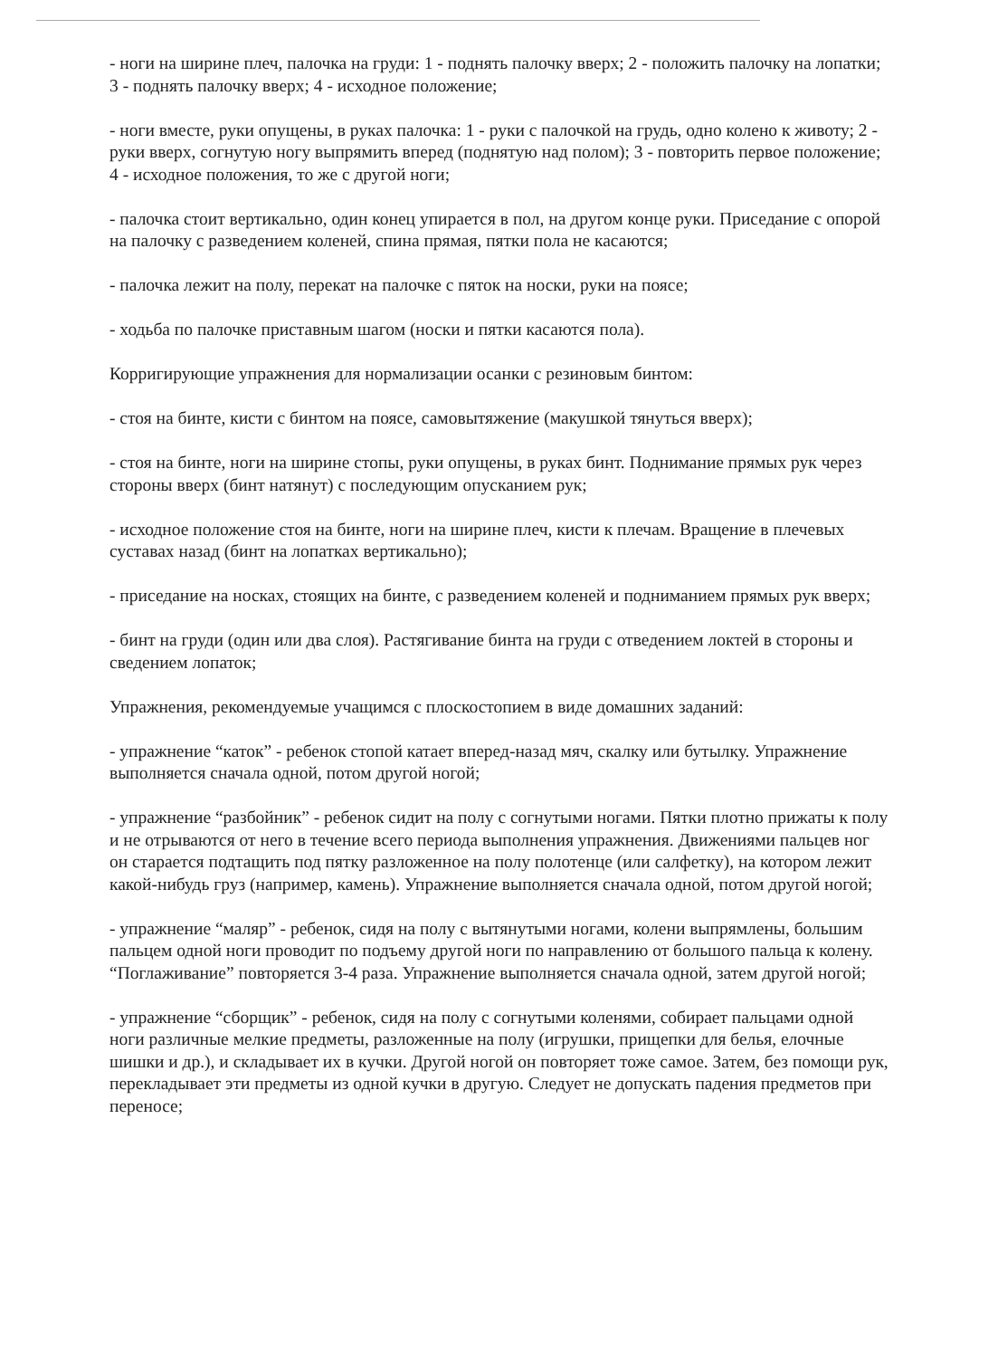- ноги на ширине плеч, палочка на груди: 1 - поднять палочку вверх; 2 - положить палочку на лопатки; 3 - поднять палочку вверх; 4 - исходное положение;
- ноги вместе, руки опущены, в руках палочка: 1 - руки с палочкой на грудь, одно колено к животу; 2 - руки вверх, согнутую ногу выпрямить вперед (поднятую над полом); 3 - повторить первое положение; 4 - исходное положения, то же с другой ноги;
- палочка стоит вертикально, один конец упирается в пол, на другом конце руки. Приседание с опорой на палочку с разведением коленей, спина прямая, пятки пола не касаются;
- палочка лежит на полу, перекат на палочке с пяток на носки, руки на поясе;
- ходьба по палочке приставным шагом (носки и пятки касаются пола).
Корригирующие упражнения для нормализации осанки с резиновым бинтом:
- стоя на бинте, кисти с бинтом на поясе, самовытяжение (макушкой тянуться вверх);
- стоя на бинте, ноги на ширине стопы, руки опущены, в руках бинт. Поднимание прямых рук через стороны вверх (бинт натянут) с последующим опусканием рук;
- исходное положение стоя на бинте, ноги на ширине плеч, кисти к плечам. Вращение в плечевых суставах назад (бинт на лопатках вертикально);
- приседание на носках, стоящих на бинте, с разведением коленей и подниманием прямых рук вверх;
- бинт на груди (один или два слоя). Растягивание бинта на груди с отведением локтей в стороны и сведением лопаток;
Упражнения, рекомендуемые учащимся с плоскостопием в виде домашних заданий:
- упражнение “каток” - ребенок стопой катает вперед-назад мяч, скалку или бутылку. Упражнение выполняется сначала одной, потом другой ногой;
- упражнение “разбойник” - ребенок сидит на полу с согнутыми ногами. Пятки плотно прижаты к полу и не отрываются от него в течение всего периода выполнения упражнения. Движениями пальцев ног он старается подтащить под пятку разложенное на полу полотенце (или салфетку), на котором лежит какой-нибудь груз (например, камень). Упражнение выполняется сначала одной, потом другой ногой;
- упражнение “маляр” - ребенок, сидя на полу с вытянутыми ногами, колени выпрямлены, большим пальцем одной ноги проводит по подъему другой ноги по направлению от большого пальца к колену. “Поглаживание” повторяется 3-4 раза. Упражнение выполняется сначала одной, затем другой ногой;
- упражнение “сборщик” - ребенок, сидя на полу с согнутыми коленями, собирает пальцами одной ноги различные мелкие предметы, разложенные на полу (игрушки, прищепки для белья, елочные шишки и др.), и складывает их в кучки. Другой ногой он повторяет тоже самое. Затем, без помощи рук, перекладывает эти предметы из одной кучки в другую. Следует не допускать падения предметов при переносе;